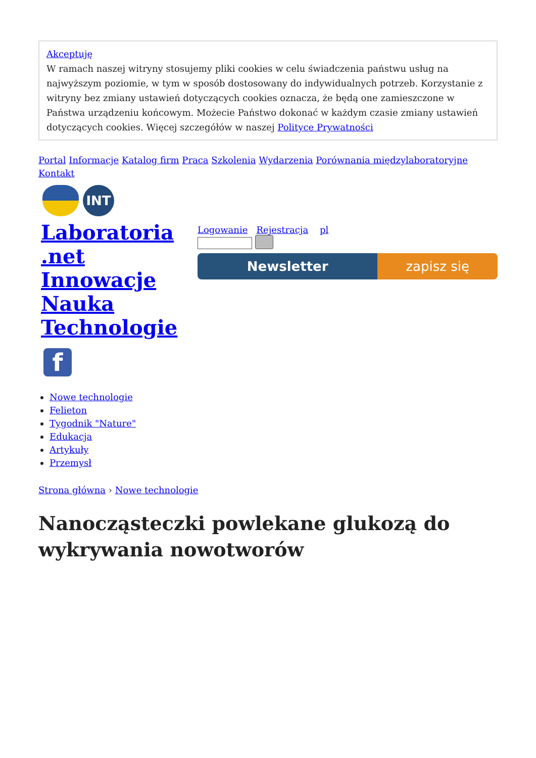Akceptuję
W ramach naszej witryny stosujemy pliki cookies w celu świadczenia państwu usług na najwyższym poziomie, w tym w sposób dostosowany do indywidualnych potrzeb. Korzystanie z witryny bez zmiany ustawień dotyczących cookies oznacza, że będą one zamieszczone w Państwa urządzeniu końcowym. Możecie Państwo dokonać w każdym czasie zmiany ustawień dotyczących cookies. Więcej szczegółów w naszej Polityce Prywatności
Portal Informacje Katalog firm Praca Szkolenia Wydarzenia Porównania międzylaboratoryjne Kontakt
INT
Laboratoria .net Innowacje Nauka Technologie
Logowanie Rejestracja pl
Newsletter zapisz się
f
Nowe technologie
Felieton
Tygodnik "Nature"
Edukacja
Artykuły
Przemysł
Strona główna › Nowe technologie
Nanocząsteczki powlekane glukozą do wykrywania nowotworów